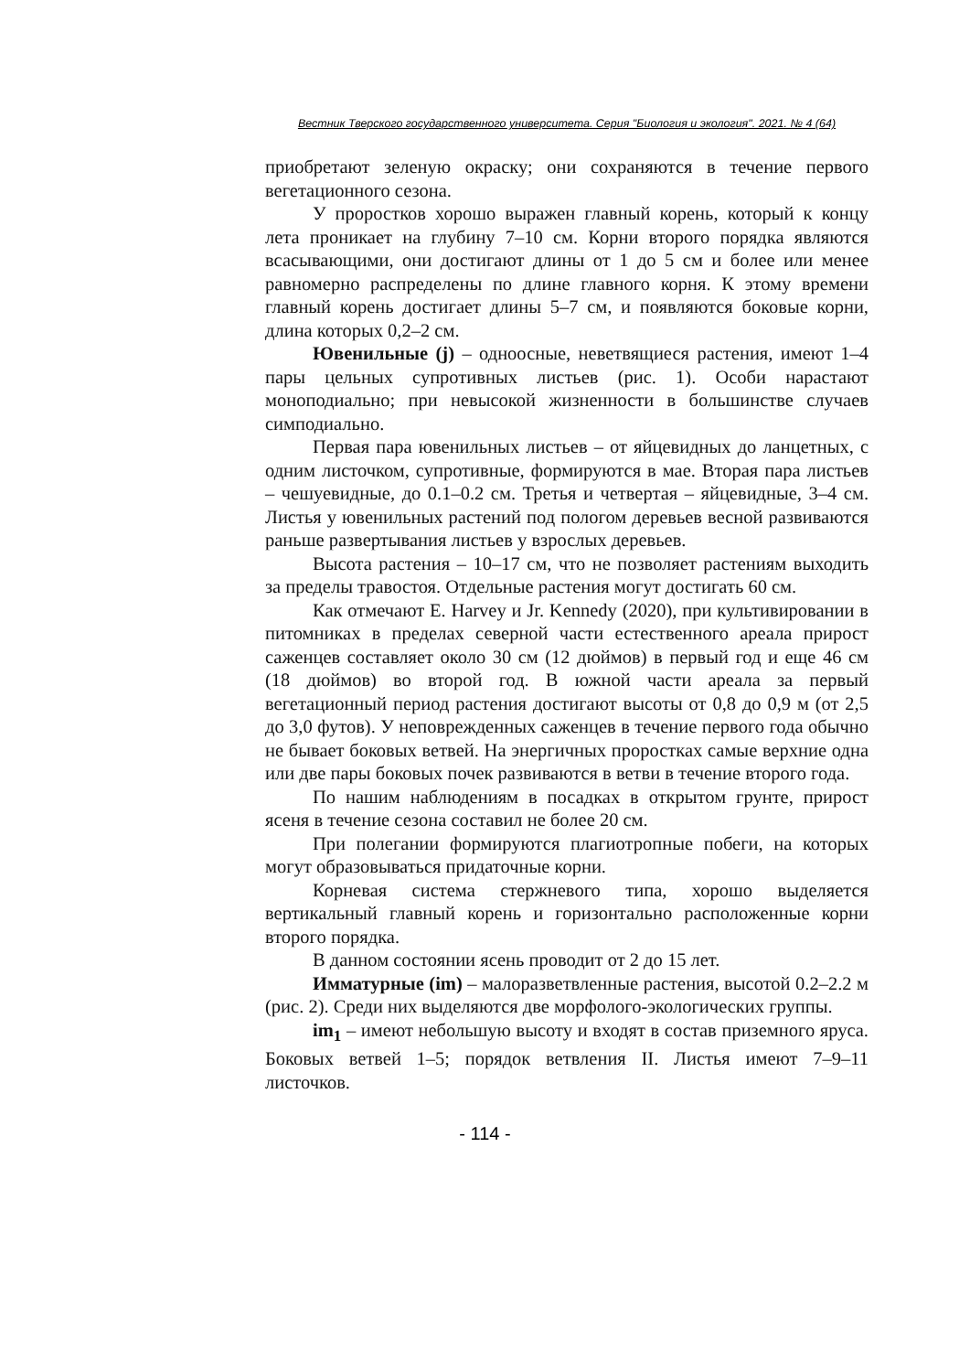Вестник Тверского государственного университета. Серия "Биология и экология". 2021. № 4 (64)
приобретают зеленую окраску; они сохраняются в течение первого вегетационного сезона.
У проростков хорошо выражен главный корень, который к концу лета проникает на глубину 7–10 см. Корни второго порядка являются всасывающими, они достигают длины от 1 до 5 см и более или менее равномерно распределены по длине главного корня. К этому времени главный корень достигает длины 5–7 см, и появляются боковые корни, длина которых 0,2–2 см.
Ювенильные (j) – одноосные, неветвящиеся растения, имеют 1–4 пары цельных супротивных листьев (рис. 1). Особи нарастают моноподиально; при невысокой жизненности в большинстве случаев симподиально.
Первая пара ювенильных листьев – от яйцевидных до ланцетных, с одним листочком, супротивные, формируются в мае. Вторая пара листьев – чешуевидные, до 0.1–0.2 см. Третья и четвертая – яйцевидные, 3–4 см. Листья у ювенильных растений под пологом деревьев весной развиваются раньше развертывания листьев у взрослых деревьев.
Высота растения – 10–17 см, что не позволяет растениям выходить за пределы травостоя. Отдельные растения могут достигать 60 см.
Как отмечают E. Harvey и Jr. Kennedy (2020), при культивировании в питомниках в пределах северной части естественного ареала прирост саженцев составляет около 30 см (12 дюймов) в первый год и еще 46 см (18 дюймов) во второй год. В южной части ареала за первый вегетационный период растения достигают высоты от 0,8 до 0,9 м (от 2,5 до 3,0 футов). У неповрежденных саженцев в течение первого года обычно не бывает боковых ветвей. На энергичных проростках самые верхние одна или две пары боковых почек развиваются в ветви в течение второго года.
По нашим наблюдениям в посадках в открытом грунте, прирост ясеня в течение сезона составил не более 20 см.
При полегании формируются плагиотропные побеги, на которых могут образовываться придаточные корни.
Корневая система стержневого типа, хорошо выделяется вертикальный главный корень и горизонтально расположенные корни второго порядка.
В данном состоянии ясень проводит от 2 до 15 лет.
Имматурные (im) – малоразветвленные растения, высотой 0.2–2.2 м (рис. 2). Среди них выделяются две морфолого-экологических группы.
im<sub>1</sub> – имеют небольшую высоту и входят в состав приземного яруса. Боковых ветвей 1–5; порядок ветвления II. Листья имеют 7–9–11 листочков.
- 114 -